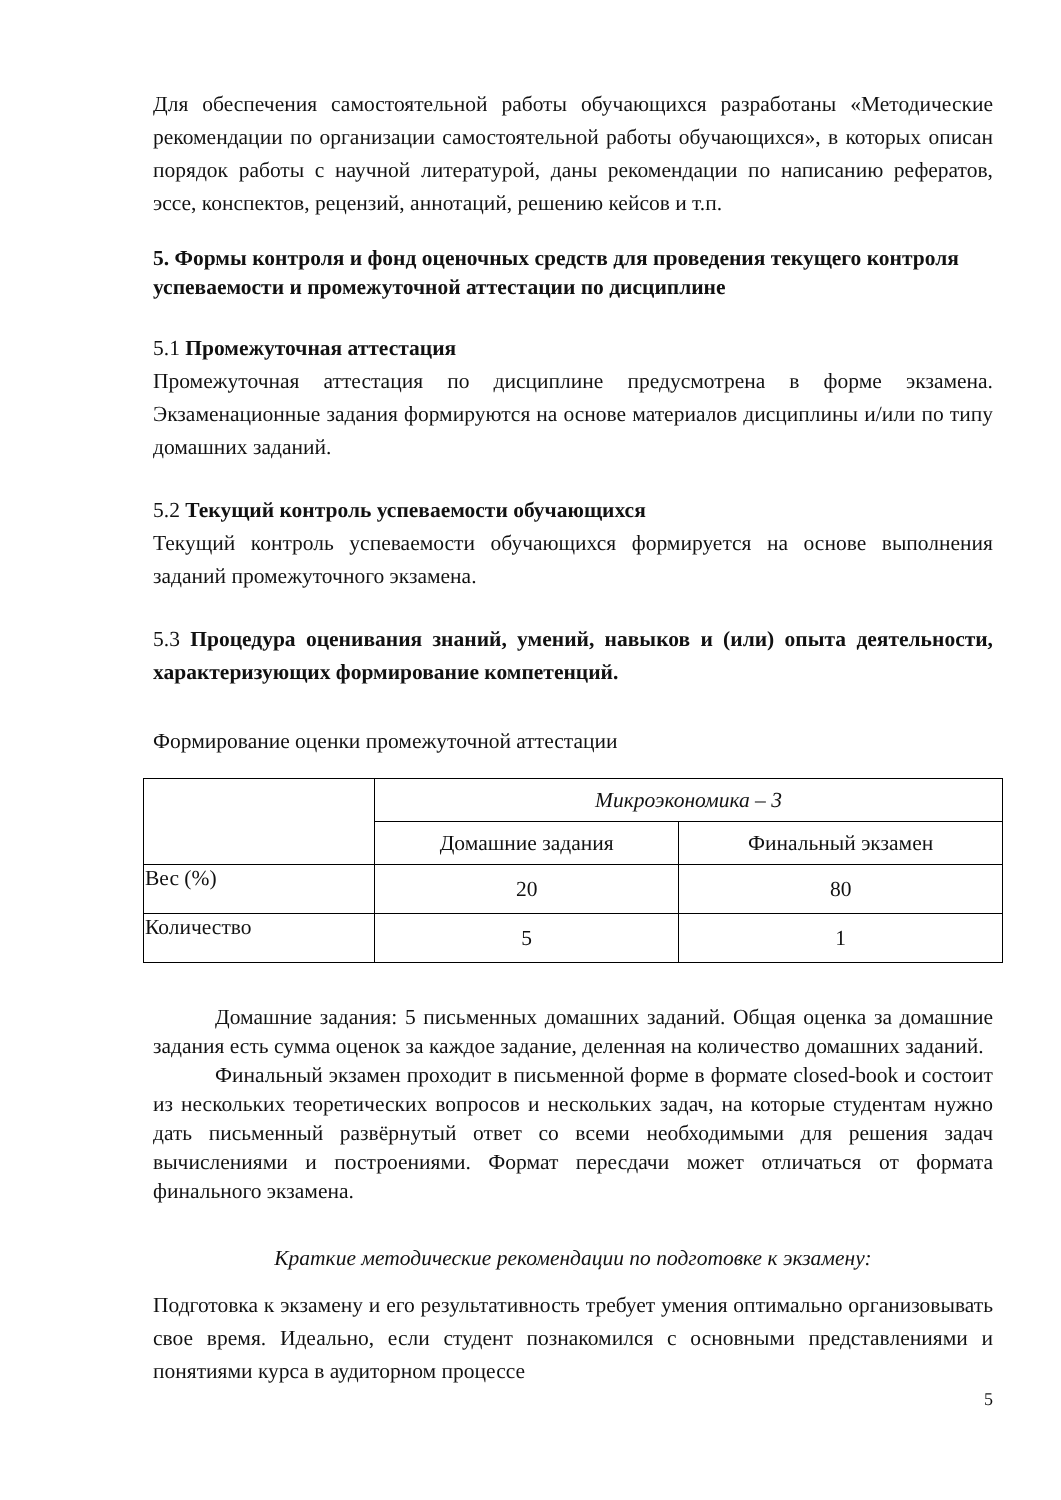Для обеспечения самостоятельной работы обучающихся разработаны «Методические рекомендации по организации самостоятельной работы обучающихся», в которых описан порядок работы с научной литературой, даны рекомендации по написанию рефератов, эссе, конспектов, рецензий, аннотаций, решению кейсов и т.п.
5. Формы контроля и фонд оценочных средств для проведения текущего контроля успеваемости и промежуточной аттестации по дисциплине
5.1 Промежуточная аттестация
Промежуточная аттестация по дисциплине предусмотрена в форме экзамена. Экзаменационные задания формируются на основе материалов дисциплины и/или по типу домашних заданий.
5.2 Текущий контроль успеваемости обучающихся
Текущий контроль успеваемости обучающихся формируется на основе выполнения заданий промежуточного экзамена.
5.3 Процедура оценивания знаний, умений, навыков и (или) опыта деятельности, характеризующих формирование компетенций.
Формирование оценки промежуточной аттестации
| | Микроэкономика – 3 | |
| | Домашние задания | Финальный экзамен |
| Вес (%) | 20 | 80 |
| Количество | 5 | 1 |
Домашние задания: 5 письменных домашних заданий. Общая оценка за домашние задания есть сумма оценок за каждое задание, деленная на количество домашних заданий.
Финальный экзамен проходит в письменной форме в формате closed-book и состоит из нескольких теоретических вопросов и нескольких задач, на которые студентам нужно дать письменный развёрнутый ответ со всеми необходимыми для решения задач вычислениями и построениями. Формат пересдачи может отличаться от формата финального экзамена.
Краткие методические рекомендации по подготовке к экзамену:
Подготовка к экзамену и его результативность требует умения оптимально организовывать свое время. Идеально, если студент познакомился с основными представлениями и понятиями курса в аудиторном процессе
5